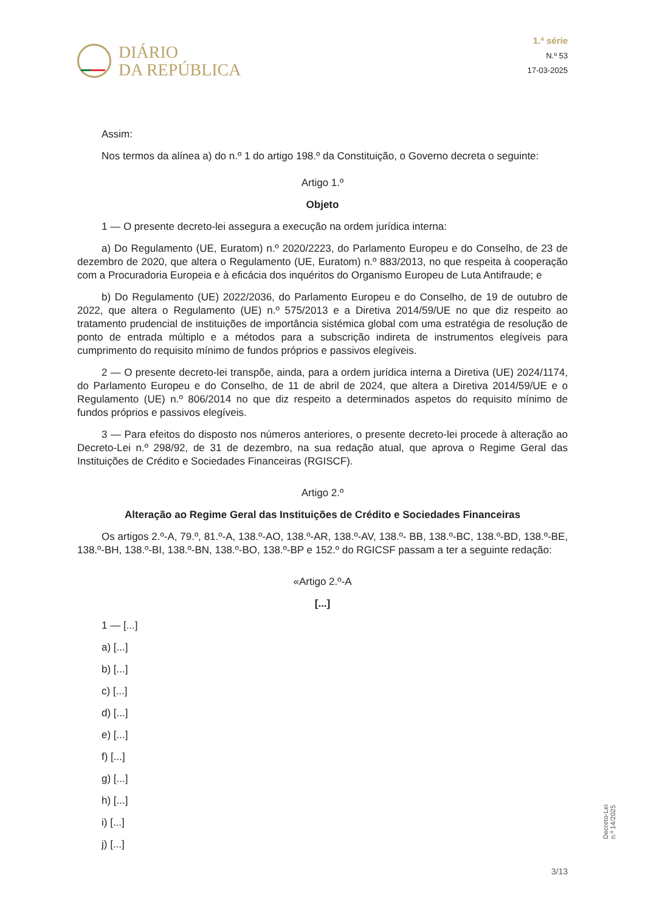DIÁRIO
DA REPÚBLICA
1.ª série
N.º 53
17-03-2025
Assim:
Nos termos da alínea a) do n.º 1 do artigo 198.º da Constituição, o Governo decreta o seguinte:
Artigo 1.º
Objeto
1 — O presente decreto-lei assegura a execução na ordem jurídica interna:
a) Do Regulamento (UE, Euratom) n.º 2020/2223, do Parlamento Europeu e do Conselho, de 23 de dezembro de 2020, que altera o Regulamento (UE, Euratom) n.º 883/2013, no que respeita à cooperação com a Procuradoria Europeia e à eficácia dos inquéritos do Organismo Europeu de Luta Antifraude; e
b) Do Regulamento (UE) 2022/2036, do Parlamento Europeu e do Conselho, de 19 de outubro de 2022, que altera o Regulamento (UE) n.º 575/2013 e a Diretiva 2014/59/UE no que diz respeito ao tratamento prudencial de instituições de importância sistémica global com uma estratégia de resolução de ponto de entrada múltiplo e a métodos para a subscrição indireta de instrumentos elegíveis para cumprimento do requisito mínimo de fundos próprios e passivos elegíveis.
2 — O presente decreto-lei transpõe, ainda, para a ordem jurídica interna a Diretiva (UE) 2024/1174, do Parlamento Europeu e do Conselho, de 11 de abril de 2024, que altera a Diretiva 2014/59/UE e o Regulamento (UE) n.º 806/2014 no que diz respeito a determinados aspetos do requisito mínimo de fundos próprios e passivos elegíveis.
3 — Para efeitos do disposto nos números anteriores, o presente decreto-lei procede à alteração ao Decreto-Lei n.º 298/92, de 31 de dezembro, na sua redação atual, que aprova o Regime Geral das Instituições de Crédito e Sociedades Financeiras (RGISCF).
Artigo 2.º
Alteração ao Regime Geral das Instituições de Crédito e Sociedades Financeiras
Os artigos 2.º-A, 79.º, 81.º-A, 138.º-AO, 138.º-AR, 138.º-AV, 138.º- BB, 138.º-BC, 138.º-BD, 138.º-BE, 138.º-BH, 138.º-BI, 138.º-BN, 138.º-BO, 138.º-BP e 152.º do RGICSF passam a ter a seguinte redação:
«Artigo 2.º-A
[...]
1 — [...]
a) [...]
b) [...]
c) [...]
d) [...]
e) [...]
f) [...]
g) [...]
h) [...]
i) [...]
j) [...]
Decreto-Lei n.º 14/2025
3/13